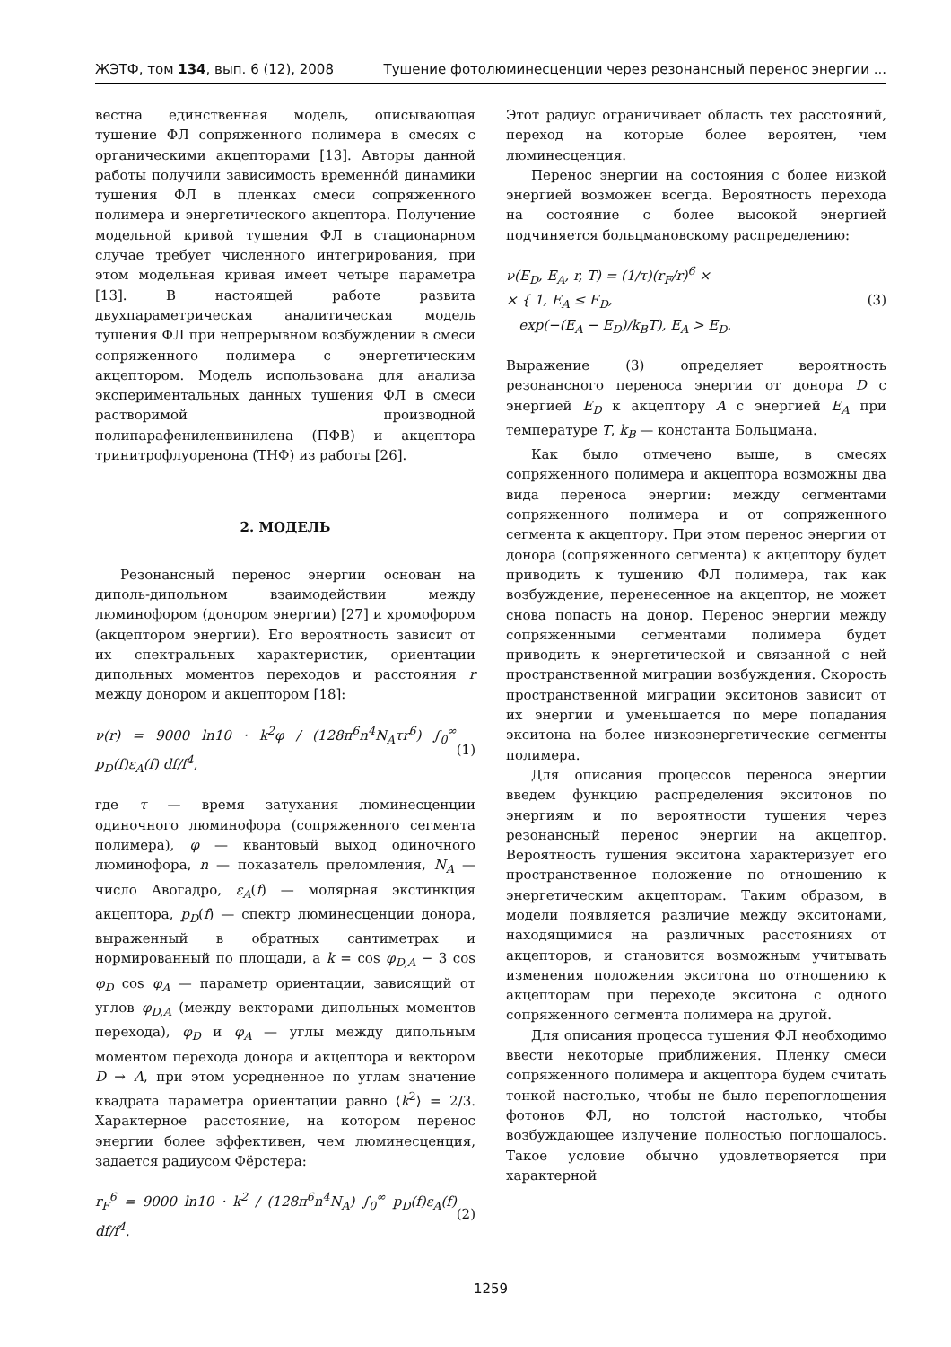ЖЭТФ, том 134, вып. 6 (12), 2008 Тушение фотолюминесценции через резонансный перенос энергии ...
вестна единственная модель, описывающая тушение ФЛ сопряженного полимера в смесях с органическими акцепторами [13]. Авторы данной работы получили зависимость временно́й динамики тушения ФЛ в пленках смеси сопряженного полимера и энергетического акцептора. Получение модельной кривой тушения ФЛ в стационарном случае требует численного интегрирования, при этом модельная кривая имеет четыре параметра [13]. В настоящей работе развита двухпараметрическая аналитическая модель тушения ФЛ при непрерывном возбуждении в смеси сопряженного полимера с энергетическим акцептором. Модель использована для анализа экспериментальных данных тушения ФЛ в смеси растворимой производной полипарафениленвинилена (ПФВ) и акцептора тринитрофлуоренона (ТНФ) из работы [26].
2. МОДЕЛЬ
Резонансный перенос энергии основан на диполь-дипольном взаимодействии между люминофором (донором энергии) [27] и хромофором (акцептором энергии). Его вероятность зависит от их спектральных характеристик, ориентации дипольных моментов переходов и расстояния r между донором и акцептором [18]:
ν(r) = 9000 ln10 · k<sup>2</sup>φ / (128π<sup>6</sup>n<sup>4</sup>N<sub>A</sub>τr<sup>6</sup>) ∫<sub>0</sub><sup>∞</sup> p<sub>D</sub>(f)ε<sub>A</sub>(f) df/f<sup>4</sup>, (1)
где τ — время затухания люминесценции одиночного люминофора (сопряженного сегмента полимера), φ — квантовый выход одиночного люминофора, n — показатель преломления, N<sub>A</sub> — число Авогадро, ε<sub>A</sub>(f) — молярная экстинкция акцептора, p<sub>D</sub>(f) — спектр люминесценции донора, выраженный в обратных сантиметрах и нормированный по площади, а k = cos φ<sub>D,A</sub> − 3 cos φ<sub>D</sub> cos φ<sub>A</sub> — параметр ориентации, зависящий от углов φ<sub>D,A</sub> (между векторами дипольных моментов перехода), φ<sub>D</sub> и φ<sub>A</sub> — углы между дипольным моментом перехода донора и акцептора и вектором D → A, при этом усредненное по углам значение квадрата параметра ориентации равно ⟨k<sup>2</sup>⟩ = 2/3. Характерное расстояние, на котором перенос энергии более эффективен, чем люминесценция, задается радиусом Фёрстера:
r<sub>F</sub><sup>6</sup> = 9000 ln10 · k<sup>2</sup> / (128π<sup>6</sup>n<sup>4</sup>N<sub>A</sub>) ∫<sub>0</sub><sup>∞</sup> p<sub>D</sub>(f)ε<sub>A</sub>(f) df/f<sup>4</sup>. (2)
Этот радиус ограничивает область тех расстояний, переход на которые более вероятен, чем люминесценция.
Перенос энергии на состояния с более низкой энергией возможен всегда. Вероятность перехода на состояние с более высокой энергией подчиняется больцмановскому распределению:
ν(E<sub>D</sub>, E<sub>A</sub>, r, T) = (1/τ)(r<sub>F</sub>/r)<sup>6</sup> ×
× { 1, E<sub>A</sub> ≤ E<sub>D</sub>,
exp(−(E<sub>A</sub> − E<sub>D</sub>)/k<sub>B</sub>T), E<sub>A</sub> > E<sub>D</sub>. (3)
Выражение (3) определяет вероятность резонансного переноса энергии от донора D с энергией E<sub>D</sub> к акцептору A с энергией E<sub>A</sub> при температуре T, k<sub>B</sub> — константа Больцмана.
Как было отмечено выше, в смесях сопряженного полимера и акцептора возможны два вида переноса энергии: между сегментами сопряженного полимера и от сопряженного сегмента к акцептору. При этом перенос энергии от донора (сопряженного сегмента) к акцептору будет приводить к тушению ФЛ полимера, так как возбуждение, перенесенное на акцептор, не может снова попасть на донор. Перенос энергии между сопряженными сегментами полимера будет приводить к энергетической и связанной с ней пространственной миграции возбуждения. Скорость пространственной миграции экситонов зависит от их энергии и уменьшается по мере попадания экситона на более низкоэнергетические сегменты полимера.
Для описания процессов переноса энергии введем функцию распределения экситонов по энергиям и по вероятности тушения через резонансный перенос энергии на акцептор. Вероятность тушения экситона характеризует его пространственное положение по отношению к энергетическим акцепторам. Таким образом, в модели появляется различие между экситонами, находящимися на различных расстояниях от акцепторов, и становится возможным учитывать изменения положения экситона по отношению к акцепторам при переходе экситона с одного сопряженного сегмента полимера на другой.
Для описания процесса тушения ФЛ необходимо ввести некоторые приближения. Пленку смеси сопряженного полимера и акцептора будем считать тонкой настолько, чтобы не было перепоглощения фотонов ФЛ, но толстой настолько, чтобы возбуждающее излучение полностью поглощалось. Такое условие обычно удовлетворяется при характерной
1259